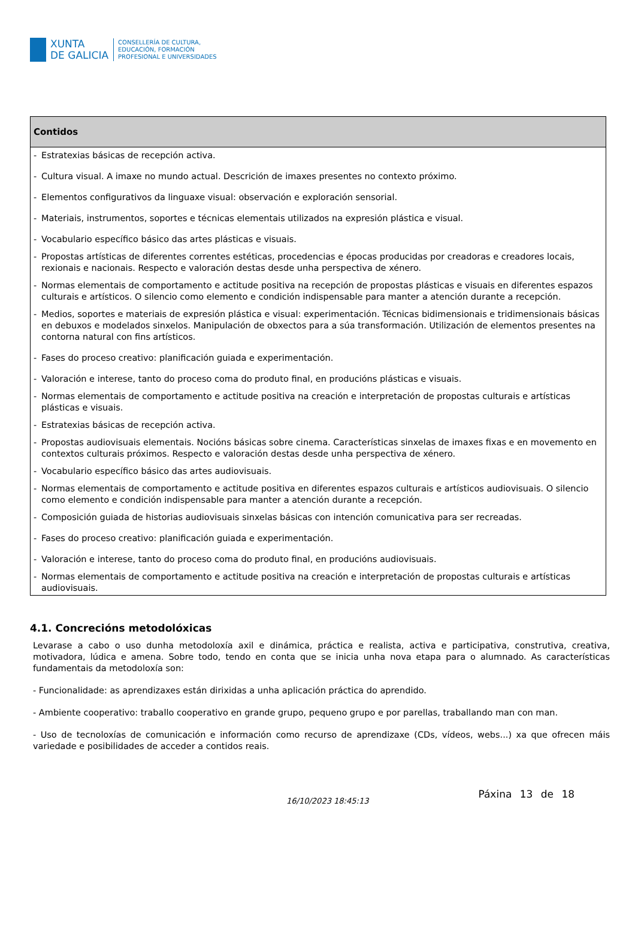XUNTA
DE GALICIA
CONSELLERÍA DE CULTURA,
EDUCACIÓN, FORMACIÓN
PROFESIONAL E UNIVERSIDADES
| Contidos |
| --- |
| - Estratexias básicas de recepción activa. - Cultura visual. A imaxe no mundo actual. Descrición de imaxes presentes no contexto próximo. - Elementos configurativos da linguaxe visual: observación e exploración sensorial. - Materiais, instrumentos, soportes e técnicas elementais utilizados na expresión plástica e visual. - Vocabulario específico básico das artes plásticas e visuais. - Propostas artísticas de diferentes correntes estéticas, procedencias e épocas producidas por creadoras e creadores locais, rexionais e nacionais. Respecto e valoración destas desde unha perspectiva de xénero. - Normas elementais de comportamento e actitude positiva na recepción de propostas plásticas e visuais en diferentes espazos culturais e artísticos. O silencio como elemento e condición indispensable para manter a atención durante a recepción. - Medios, soportes e materiais de expresión plástica e visual: experimentación. Técnicas bidimensionais e tridimensionais básicas en debuxos e modelados sinxelos. Manipulación de obxectos para a súa transformación. Utilización de elementos presentes na contorna natural con fins artísticos. - Fases do proceso creativo: planificación guiada e experimentación. - Valoración e interese, tanto do proceso coma do produto final, en producións plásticas e visuais. - Normas elementais de comportamento e actitude positiva na creación e interpretación de propostas culturais e artísticas plásticas e visuais. - Estratexias básicas de recepción activa. - Propostas audiovisuais elementais. Nocións básicas sobre cinema. Características sinxelas de imaxes fixas e en movemento en contextos culturais próximos. Respecto e valoración destas desde unha perspectiva de xénero. - Vocabulario específico básico das artes audiovisuais. - Normas elementais de comportamento e actitude positiva en diferentes espazos culturais e artísticos audiovisuais. O silencio como elemento e condición indispensable para manter a atención durante a recepción. - Composición guiada de historias audiovisuais sinxelas básicas con intención comunicativa para ser recreadas. - Fases do proceso creativo: planificación guiada e experimentación. - Valoración e interese, tanto do proceso coma do produto final, en producións audiovisuais. - Normas elementais de comportamento e actitude positiva na creación e interpretación de propostas culturais e artísticas audiovisuais. |
4.1. Concrecións metodolóxicas
Levarase a cabo o uso dunha metodoloxía axil e dinámica, práctica e realista, activa e participativa, construtiva, creativa, motivadora, lúdica e amena. Sobre todo, tendo en conta que se inicia unha nova etapa para o alumnado. As características fundamentais da metodoloxía son:
- Funcionalidade: as aprendizaxes están dirixidas a unha aplicación práctica do aprendido.
- Ambiente cooperativo: traballo cooperativo en grande grupo, pequeno grupo e por parellas, traballando man con man.
- Uso de tecnoloxías de comunicación e información como recurso de aprendizaxe (CDs, vídeos, webs...) xa que ofrecen máis variedade e posibilidades de acceder a contidos reais.
16/10/2023 18:45:13
Páxina 13 de 18